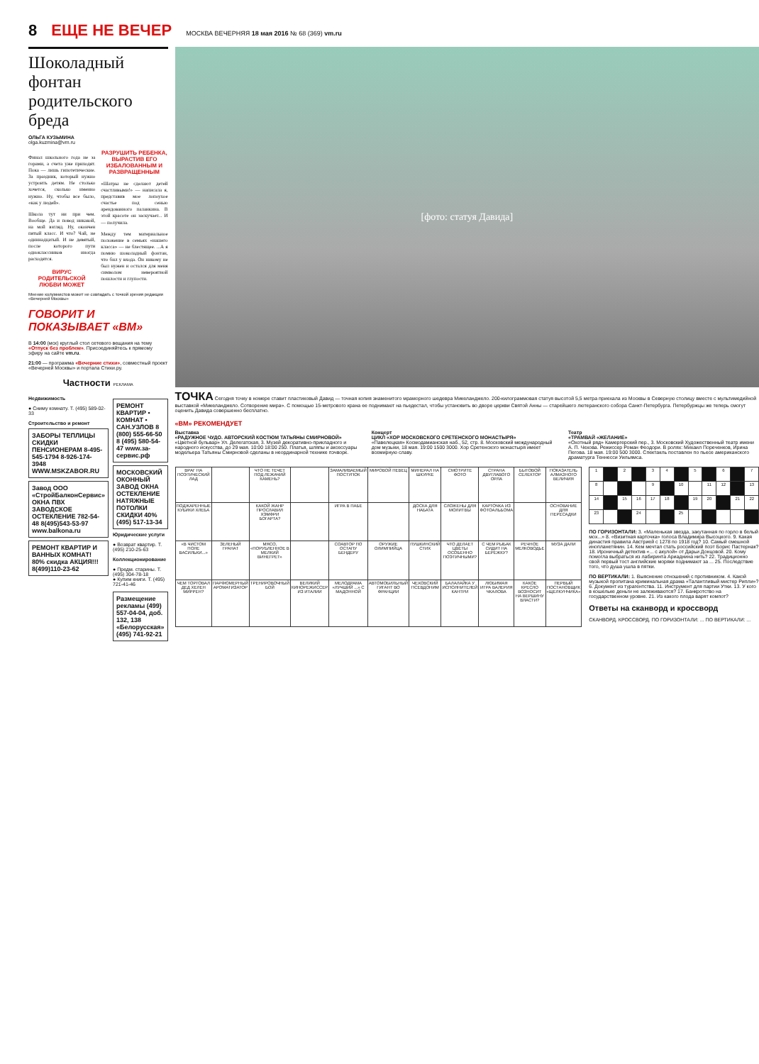8 ЕЩЕ НЕ ВЕЧЕР МОСКВА ВЕЧЕРНЯЯ 18 мая 2016 № 68 (369) vm.ru
Шоколадный фонтан родительского бреда
ОЛЬГА КУЗЬМИНА
olga.kuzmina@vm.ru
Финал школьного года не за горами, а счета уже приходят. Пока — лишь гипотетические. За праздник, который нужно устроить детям. Не столько хочется, сколько именно нужно. Ну, чтобы все было, «как у людей».
Школа тут ни при чем. Вообще. Да и повод никакой, на мой взгляд. Ну, окончен пятый класс. И что? Чай, не одиннадцатый. И не девятый, после которого пути одноклассников иногда расходятся.
ВИРУС РОДИТЕЛЬСКОЙ ЛЮБВИ МОЖЕТ РАЗРУШИТЬ РЕБЕНКА, ВЫРАСТИВ ЕГО ИЗБАЛОВАННЫМ И РАЗВРАЩЕННЫМ
«Шатры не сделают детей счастливыми!» — написала я, представив мое лопоухое счастье под сенью арендованного паланкина. В этой красоте он заскучает... И — получила.
Между тем материальное положение в семьях «нашего класса» — не блестящее. ...А я помню шоколадный фонтан, что бил у входа. Он никому не был нужен и остался для меня символом невероятной пошлости и глупости.
Мнение колумнистов может не совпадать с точкой зрения редакции «Вечерней Москвы»
ГОВОРИТ И ПОКАЗЫВАЕТ «ВМ»
В 14:00 (мск) круглый стол сетевого вещания на тему «Отпуск без проблем». Присоединяйтесь к прямому эфиру на сайте vm.ru.
21:00 — программа «Вечерние стихи», совместный проект «Вечерней Москвы» и портала Стихи.ру.
Частности РЕКЛАМА
Недвижимость
● Сниму комнату. Т. (495) 589-02-33
Строительство и ремонт
ЗАБОРЫ ТЕПЛИЦЫ СКИДКИ ПЕНСИОНЕРАМ 8-495-545-1794 8-926-174-3948 WWW.MSKZABOR.RU
Завод ООО «СтройБалконСервис» ОКНА ПВХ ЗАВОДСКОЕ ОСТЕКЛЕНИЕ 782-54-48 8(495)543-53-97 www.balkona.ru
РЕМОНТ КВАРТИР И ВАННЫХ КОМНАТ! 80% скидка АКЦИЯ!!! 8(499)110-23-62
РЕМОНТ КВАРТИР • КОМНАТ • САН.УЗЛОВ 8 (800) 555-66-50 8 (495) 580-54-47 www.за-сервис.рф
МОСКОВСКИЙ ОКОННЫЙ ЗАВОД ОКНА ОСТЕКЛЕНИЕ НАТЯЖНЫЕ ПОТОЛКИ СКИДКИ 40% (495) 517-13-34
Юридические услуги
● Возврат квартир. Т. (495) 210-25-63
Коллекционирование
● Предм. старины. Т. (495) 304-78-18
● Купим книги. Т. (495) 721-41-46
Размещение рекламы (499) 557-04-04, доб. 132, 138 «Белорусская» (495) 741-92-21
[фото: статуя Давида]
ТОЧКА Сегодня точку в номере ставит пластиковый Давид — точная копия знаменитого мраморного шедевра Микеланджело. 200-килограммовая статуя высотой 5,5 метра приехала из Москвы в Северную столицу вместе с мультимедийной выставкой «Микеланджело. Сотворение мира». С помощью 15-метрового крана ее поднимают на пьедестал, чтобы установить во дворе церкви Святой Анны — старейшего лютеранского собора Санкт-Петербурга. Петербуржцы же теперь смогут оценить Давида совершенно бесплатно.
«ВМ» РЕКОМЕНДУЕТ
Выставка
«РАДУЖНОЕ ЧУДО. АВТОРСКИЙ КОСТЮМ ТАТЬЯНЫ СМИРНОВОЙ»
«Цветной бульвар» Ул. Делегатская, 3. Музей декоративно-прикладного и народного искусства, до 29 мая. 10:00 18:00 250. Платья, шляпы и аксессуары модельера Татьяны Смирновой сделаны в неординарной технике пэчворк.
Концерт
ЦИКЛ «ХОР МОСКОВСКОГО СРЕТЕНСКОГО МОНАСТЫРЯ»
«Павелецкая» Космодамианская наб., 52, стр. 8. Московский международный дом музыки, 18 мая. 19:00 1500 3000. Хор Сретенского монастыря имеет всемирную славу.
Театр
«ТРАМВАЙ «ЖЕЛАНИЕ»
«Охотный ряд» Камергерский пер., 3. Московский Художественный театр имени А. П. Чехова. Режиссер Роман Феодори. В ролях: Михаил Пореченков, Ирина Пегова. 18 мая. 19:00 500 3000. Спектакль поставлен по пьесе американского драматурга Теннесси Уильямса.
| ВРАГ НА ПОЭТИЧЕСКИЙ ЛАД | | ЧТО НЕ ТЕЧЕТ ПОД ЛЕЖАЧИЙ КАМЕНЬ? | | ЗАМАЛИВАЕМЫЙ ПОСТУПОК | МИРОВОЙ ПЕВЕЦ | МИНЕРАЛ НА ШКУРКЕ | СМОТРИТЕ ФОТО | СТРАНА ДВУГЛАВОГО ОРЛА | БЫТОВОЙ СЕЛЕКТОР | ПОКАЗАТЕЛЬ АЛМАЗНОГО ВЕЛИЧИЯ |
| ПОДЖАРЕННЫЕ КУБИКИ ХЛЕБА | | КАКОЙ ЖАНР ПРОСЛАВИЛ ХЭМФРИ БОГАРТА? | | ИГРА В ПАБЕ | | ДОСКА ДЛЯ НАБАТА | СЛОЖЕНЫ ДЛЯ МОЛИТВЫ | КАРТОЧКА ИЗ ФОТОАЛЬБОМА | | ОСНОВАНИЕ ДЛЯ ПЕРЕСАДКИ |
| «В ЧИСТОМ ПОЛЕ ВАСИЛЬКИ...» | ЗЕЛЕНЫЙ ГРАНАТ | МЯСО, «ПОРУБЛЕННОЕ В МЕЛКИЙ ВИНЕГРЕТ» | | СОАВТОР ПО ОСТАПУ БЕНДЕРУ | ОРУЖИЕ ОЛИМПИЙЦА | ПУШКИНСКИЙ СТИХ | ЧТО ДЕЛАЕТ ЦВЕТЫ ОСОБЕННО ПОЭТИЧНЫМИ? | С ЧЕМ РЫБАК СИДИТ НА БЕРЕЖКУ? | РЕЧНОЕ МЕЛКОВОДЬЕ | МУЗА ДАЛИ |
| ЧЕМ ТОРГОВАЛ ДЕД ХЕЛЕН МИРРЕН? | ПАРФЮМЕРНЫЙ АРОМАТИЗАТОР | ТРЕНИРОВОЧНЫЙ БОЙ | ВЕЛИКИЙ КИНОРЕЖИССЕР ИЗ ИТАЛИИ | МЕЛОДРАМА «ЛУЧШИЙ ...» С МАДОННОЙ | АВТОМОБИЛЬНЫЙ ГИГАНТ ВО ФРАНЦИИ | ЧЕХОВСКИЙ ПСЕВДОНИМ | БАЛАЛАЙКА У ИСПОЛНИТЕЛЕЙ КАНТРИ | ЛЮБИМАЯ ИГРА ВАЛЕРИЯ ЧКАЛОВА | КАКОЕ КРЕСЛО ВОЗНОСИТ НА ВЕРШИНУ ВЛАСТИ? | ПЕРВЫЙ ПОСТАНОВЩИК «ЩЕЛКУНЧИКА» |
| 1 | | 2 | | 3 | 4 | | 5 | | 6 | | 7 |
| 8 | | | | 9 | | 10 | | 11 | 12 | | 13 |
| 14 | | 15 | 16 | 17 | 18 | | 19 | 20 | | 21 | 22 |
| 23 | | | 24 | | | 25 | | | | | |
ПО ГОРИЗОНТАЛИ: 3. «Маленькая звезда, закутанная по горло в белый мох...» 8. «Визитная карточка» голоса Владимира Высоцкого. 9. Какая династия правила Австрией с 1278 по 1918 год? 10. Самый смешной инопланетянин. 14. Кем мечтал стать российский поэт Борис Пастернак? 18. Ироничный детектив «... с акулой» от Дарьи Донцовой. 20. Кому помогла выбраться из лабиринта Ариаднина нить? 22. Традиционно свой первый тост английские моряки поднимают за ... 25. Последствие того, что душа ушла в пятки.
ПО ВЕРТИКАЛИ: 1. Выяснение отношений с противником. 4. Какой музыкой пропитана криминальная драма «Талантливый мистер Рипли»? 6. Документ из турагентства. 11. Инструмент для партии Утки. 13. У кого в кошельке деньги не залеживаются? 17. Банкротство на государственном уровне. 21. Из какого плода варят компот?
Ответы на сканворд и кроссворд
СКАНВОРД. КРОССВОРД. ПО ГОРИЗОНТАЛИ: ... ПО ВЕРТИКАЛИ: ...